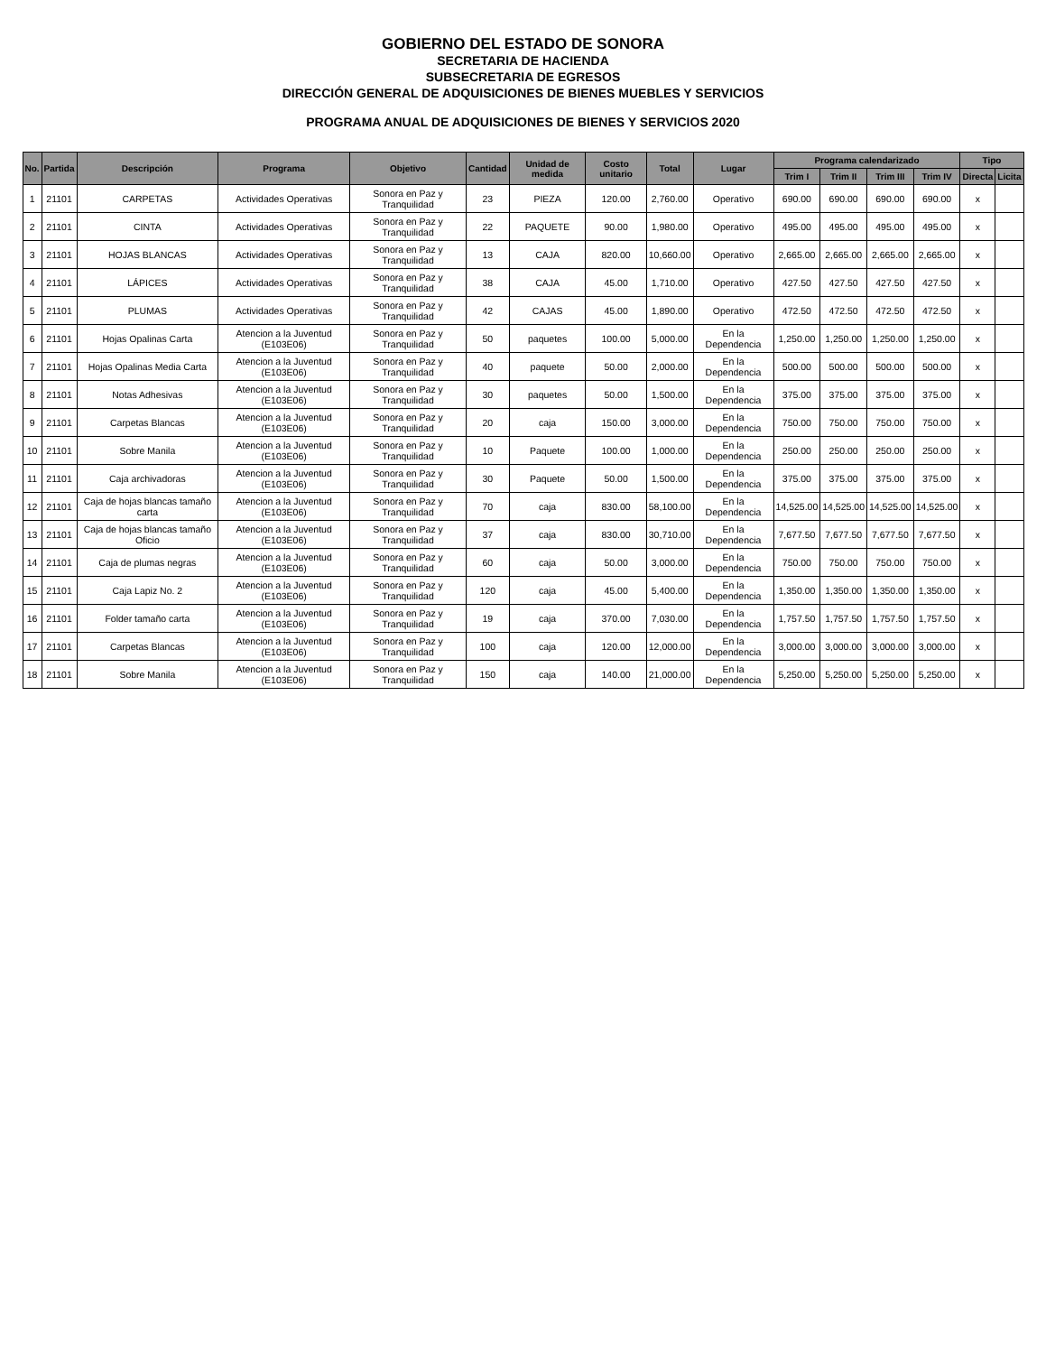GOBIERNO DEL ESTADO DE SONORA
SECRETARIA DE HACIENDA
SUBSECRETARIA DE EGRESOS
DIRECCIÓN GENERAL DE ADQUISICIONES DE BIENES MUEBLES Y SERVICIOS
PROGRAMA ANUAL DE ADQUISICIONES DE BIENES Y SERVICIOS 2020
| No. | Partida | Descripción | Programa | Objetivo | Cantidad | Unidad de medida | Costo unitario | Total | Lugar | Programa calendarizado | | | | Tipo | |
| --- | --- | --- | --- | --- | --- | --- | --- | --- | --- | --- | --- | --- | --- | --- | --- |
| | | | | | | | | | | Trim I | Trim II | Trim III | Trim IV | Directa | Licita |
| 1 | 21101 | CARPETAS | Actividades Operativas | Sonora en Paz y Tranquilidad | 23 | PIEZA | 120.00 | 2,760.00 | Operativo | 690.00 | 690.00 | 690.00 | 690.00 | x | |
| 2 | 21101 | CINTA | Actividades Operativas | Sonora en Paz y Tranquilidad | 22 | PAQUETE | 90.00 | 1,980.00 | Operativo | 495.00 | 495.00 | 495.00 | 495.00 | x | |
| 3 | 21101 | HOJAS BLANCAS | Actividades Operativas | Sonora en Paz y Tranquilidad | 13 | CAJA | 820.00 | 10,660.00 | Operativo | 2,665.00 | 2,665.00 | 2,665.00 | 2,665.00 | x | |
| 4 | 21101 | LÁPICES | Actividades Operativas | Sonora en Paz y Tranquilidad | 38 | CAJA | 45.00 | 1,710.00 | Operativo | 427.50 | 427.50 | 427.50 | 427.50 | x | |
| 5 | 21101 | PLUMAS | Actividades Operativas | Sonora en Paz y Tranquilidad | 42 | CAJAS | 45.00 | 1,890.00 | Operativo | 472.50 | 472.50 | 472.50 | 472.50 | x | |
| 6 | 21101 | Hojas Opalinas Carta | Atencion a la Juventud (E103E06) | Sonora en Paz y Tranquilidad | 50 | paquetes | 100.00 | 5,000.00 | En la Dependencia | 1,250.00 | 1,250.00 | 1,250.00 | 1,250.00 | x | |
| 7 | 21101 | Hojas Opalinas Media Carta | Atencion a la Juventud (E103E06) | Sonora en Paz y Tranquilidad | 40 | paquete | 50.00 | 2,000.00 | En la Dependencia | 500.00 | 500.00 | 500.00 | 500.00 | x | |
| 8 | 21101 | Notas Adhesivas | Atencion a la Juventud (E103E06) | Sonora en Paz y Tranquilidad | 30 | paquetes | 50.00 | 1,500.00 | En la Dependencia | 375.00 | 375.00 | 375.00 | 375.00 | x | |
| 9 | 21101 | Carpetas Blancas | Atencion a la Juventud (E103E06) | Sonora en Paz y Tranquilidad | 20 | caja | 150.00 | 3,000.00 | En la Dependencia | 750.00 | 750.00 | 750.00 | 750.00 | x | |
| 10 | 21101 | Sobre Manila | Atencion a la Juventud (E103E06) | Sonora en Paz y Tranquilidad | 10 | Paquete | 100.00 | 1,000.00 | En la Dependencia | 250.00 | 250.00 | 250.00 | 250.00 | x | |
| 11 | 21101 | Caja archivadoras | Atencion a la Juventud (E103E06) | Sonora en Paz y Tranquilidad | 30 | Paquete | 50.00 | 1,500.00 | En la Dependencia | 375.00 | 375.00 | 375.00 | 375.00 | x | |
| 12 | 21101 | Caja de hojas blancas tamaño carta | Atencion a la Juventud (E103E06) | Sonora en Paz y Tranquilidad | 70 | caja | 830.00 | 58,100.00 | En la Dependencia | 14,525.00 | 14,525.00 | 14,525.00 | 14,525.00 | x | |
| 13 | 21101 | Caja de hojas blancas tamaño Oficio | Atencion a la Juventud (E103E06) | Sonora en Paz y Tranquilidad | 37 | caja | 830.00 | 30,710.00 | En la Dependencia | 7,677.50 | 7,677.50 | 7,677.50 | 7,677.50 | x | |
| 14 | 21101 | Caja de plumas negras | Atencion a la Juventud (E103E06) | Sonora en Paz y Tranquilidad | 60 | caja | 50.00 | 3,000.00 | En la Dependencia | 750.00 | 750.00 | 750.00 | 750.00 | x | |
| 15 | 21101 | Caja Lapiz No. 2 | Atencion a la Juventud (E103E06) | Sonora en Paz y Tranquilidad | 120 | caja | 45.00 | 5,400.00 | En la Dependencia | 1,350.00 | 1,350.00 | 1,350.00 | 1,350.00 | x | |
| 16 | 21101 | Folder tamaño carta | Atencion a la Juventud (E103E06) | Sonora en Paz y Tranquilidad | 19 | caja | 370.00 | 7,030.00 | En la Dependencia | 1,757.50 | 1,757.50 | 1,757.50 | 1,757.50 | x | |
| 17 | 21101 | Carpetas Blancas | Atencion a la Juventud (E103E06) | Sonora en Paz y Tranquilidad | 100 | caja | 120.00 | 12,000.00 | En la Dependencia | 3,000.00 | 3,000.00 | 3,000.00 | 3,000.00 | x | |
| 18 | 21101 | Sobre Manila | Atencion a la Juventud (E103E06) | Sonora en Paz y Tranquilidad | 150 | caja | 140.00 | 21,000.00 | En la Dependencia | 5,250.00 | 5,250.00 | 5,250.00 | 5,250.00 | x | |